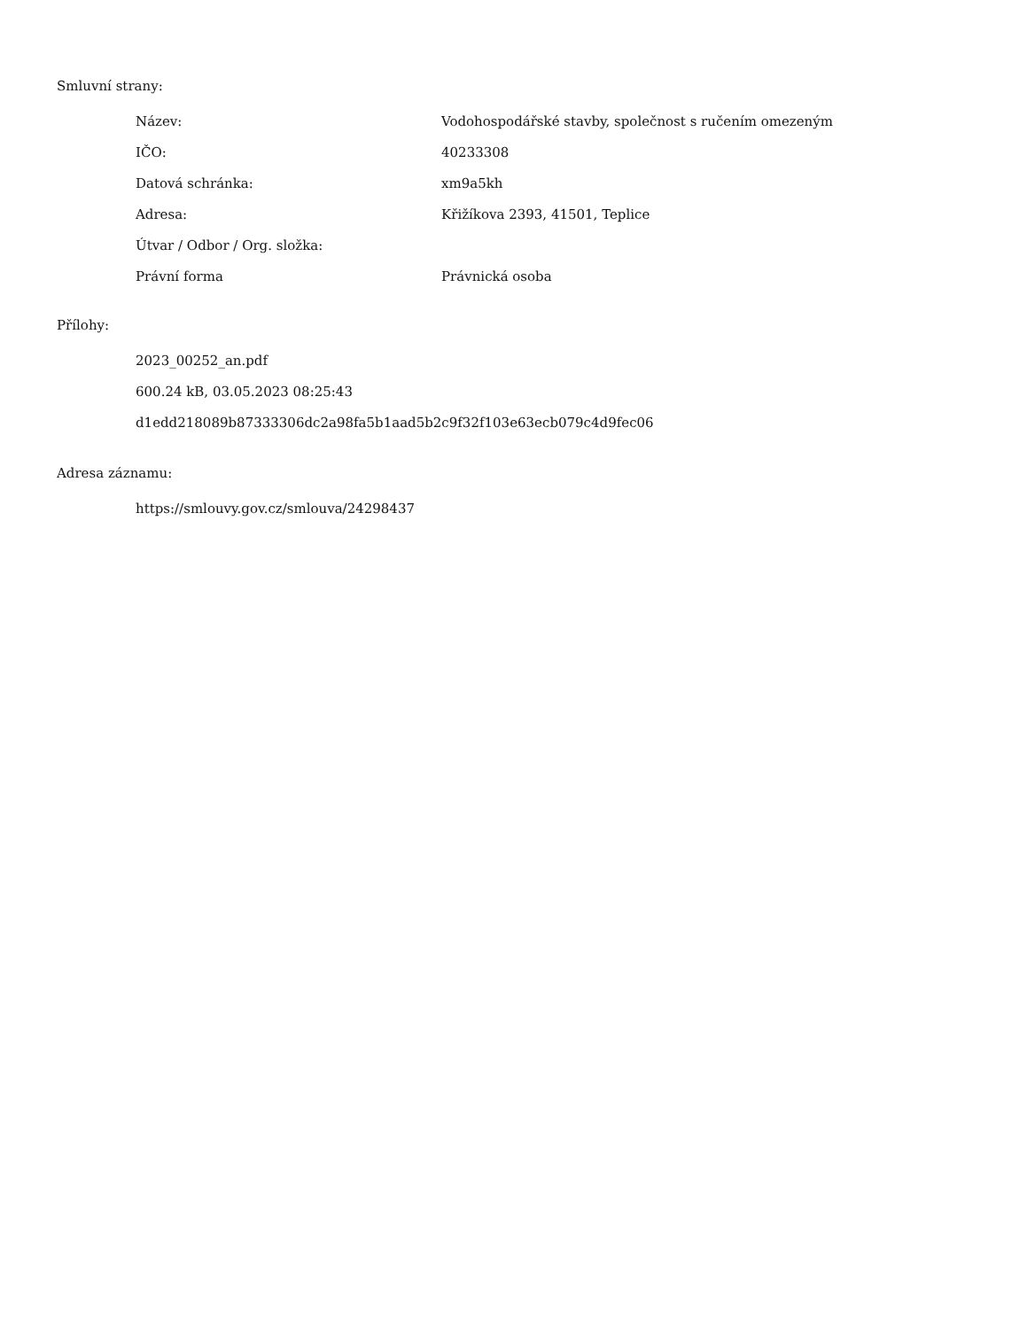Smluvní strany:
| Název: | Vodohospodářské stavby, společnost s ručením omezeným |
| IČO: | 40233308 |
| Datová schránka: | xm9a5kh |
| Adresa: | Křižíkova 2393, 41501, Teplice |
| Útvar / Odbor / Org. složka: | |
| Právní forma | Právnická osoba |
Přílohy:
2023_00252_an.pdf
600.24 kB, 03.05.2023 08:25:43
d1edd218089b87333306dc2a98fa5b1aad5b2c9f32f103e63ecb079c4d9fec06
Adresa záznamu:
https://smlouvy.gov.cz/smlouva/24298437